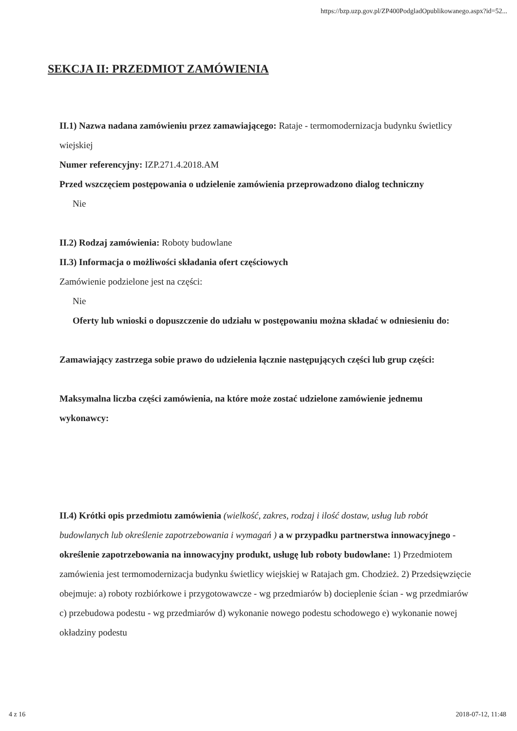https://bzp.uzp.gov.pl/ZP400PodgladOpublikowanego.aspx?id=52...
SEKCJA II: PRZEDMIOT ZAMÓWIENIA
II.1) Nazwa nadana zamówieniu przez zamawiającego: Rataje - termomodernizacja budynku świetlicy wiejskiej
Numer referencyjny: IZP.271.4.2018.AM
Przed wszczęciem postępowania o udzielenie zamówienia przeprowadzono dialog techniczny
Nie
II.2) Rodzaj zamówienia: Roboty budowlane
II.3) Informacja o możliwości składania ofert częściowych
Zamówienie podzielone jest na części:
Nie
Oferty lub wnioski o dopuszczenie do udziału w postępowaniu można składać w odniesieniu do:
Zamawiający zastrzega sobie prawo do udzielenia łącznie następujących części lub grup części:
Maksymalna liczba części zamówienia, na które może zostać udzielone zamówienie jednemu wykonawcy:
II.4) Krótki opis przedmiotu zamówienia (wielkość, zakres, rodzaj i ilość dostaw, usług lub robót budowlanych lub określenie zapotrzebowania i wymagań ) a w przypadku partnerstwa innowacyjnego - określenie zapotrzebowania na innowacyjny produkt, usługę lub roboty budowlane: 1) Przedmiotem zamówienia jest termomodernizacja budynku świetlicy wiejskiej w Ratajach gm. Chodzież. 2) Przedsięwzięcie obejmuje: a) roboty rozbiórkowe i przygotowawcze - wg przedmiarów b) docieplenie ścian - wg przedmiarów c) przebudowa podestu - wg przedmiarów d) wykonanie nowego podestu schodowego e) wykonanie nowej okładziny podestu
4 z 16 2018-07-12, 11:48